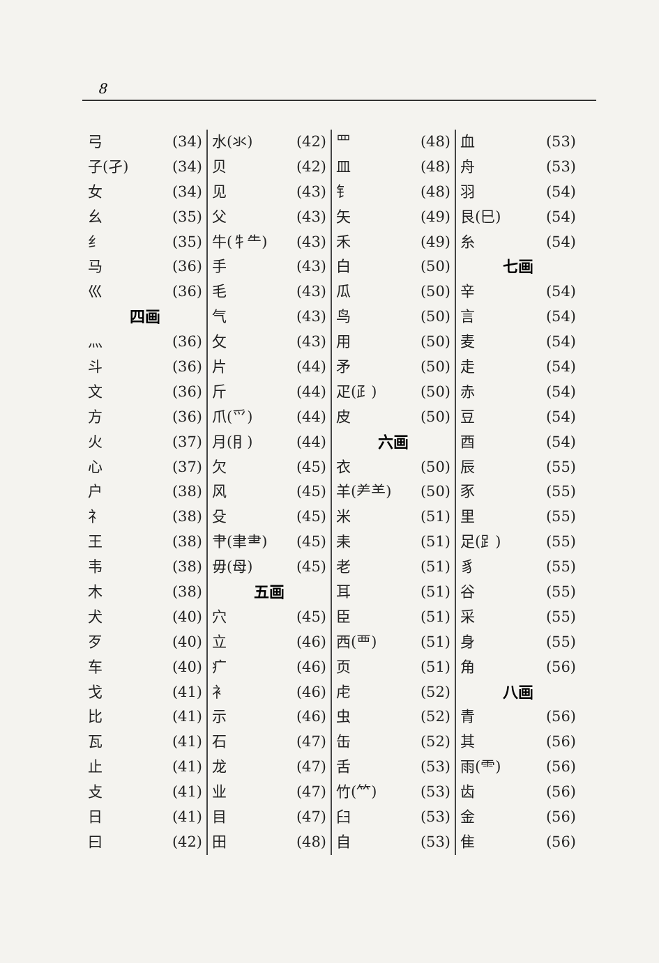8
弓 (34)
子(孑) (34)
女 (34)
幺 (35)
纟 (35)
马 (36)
巛 (36)
四画
灬 (36)
斗 (36)
文 (36)
方 (36)
火 (37)
心 (37)
户 (38)
礻 (38)
王 (38)
韦 (38)
木 (38)
犬 (40)
歹 (40)
车 (40)
戈 (41)
比 (41)
瓦 (41)
止 (41)
攴 (41)
日 (41)
曰 (42)
水(氺) (42)
贝 (42)
见 (43)
父 (43)
牛(牜⺧) (43)
手 (43)
毛 (43)
气 (43)
攵 (43)
片 (44)
斤 (44)
爪(爫) (44)
月(⺝) (44)
欠 (45)
风 (45)
殳 (45)
肀(聿⺻) (45)
毋(母) (45)
五画
穴 (45)
立 (46)
疒 (46)
衤 (46)
示 (46)
石 (47)
龙 (47)
业 (47)
目 (47)
田 (48)
罒 (48)
皿 (48)
钅 (48)
矢 (49)
禾 (49)
白 (50)
瓜 (50)
鸟 (50)
用 (50)
矛 (50)
疋(⺪) (50)
皮 (50)
六画
衣 (50)
羊(⺶⺷) (50)
米 (51)
耒 (51)
老 (51)
耳 (51)
臣 (51)
西(覀) (51)
页 (51)
虍 (52)
虫 (52)
缶 (52)
舌 (53)
竹(⺮) (53)
臼 (53)
自 (53)
血 (53)
舟 (53)
羽 (54)
艮(⺒) (54)
糸 (54)
七画
辛 (54)
言 (54)
麦 (54)
走 (54)
赤 (54)
豆 (54)
酉 (54)
辰 (55)
豕 (55)
里 (55)
足(⻊) (55)
豸 (55)
谷 (55)
采 (55)
身 (55)
角 (56)
八画
青 (56)
其 (56)
雨(⻗) (56)
齿 (56)
金 (56)
隹 (56)